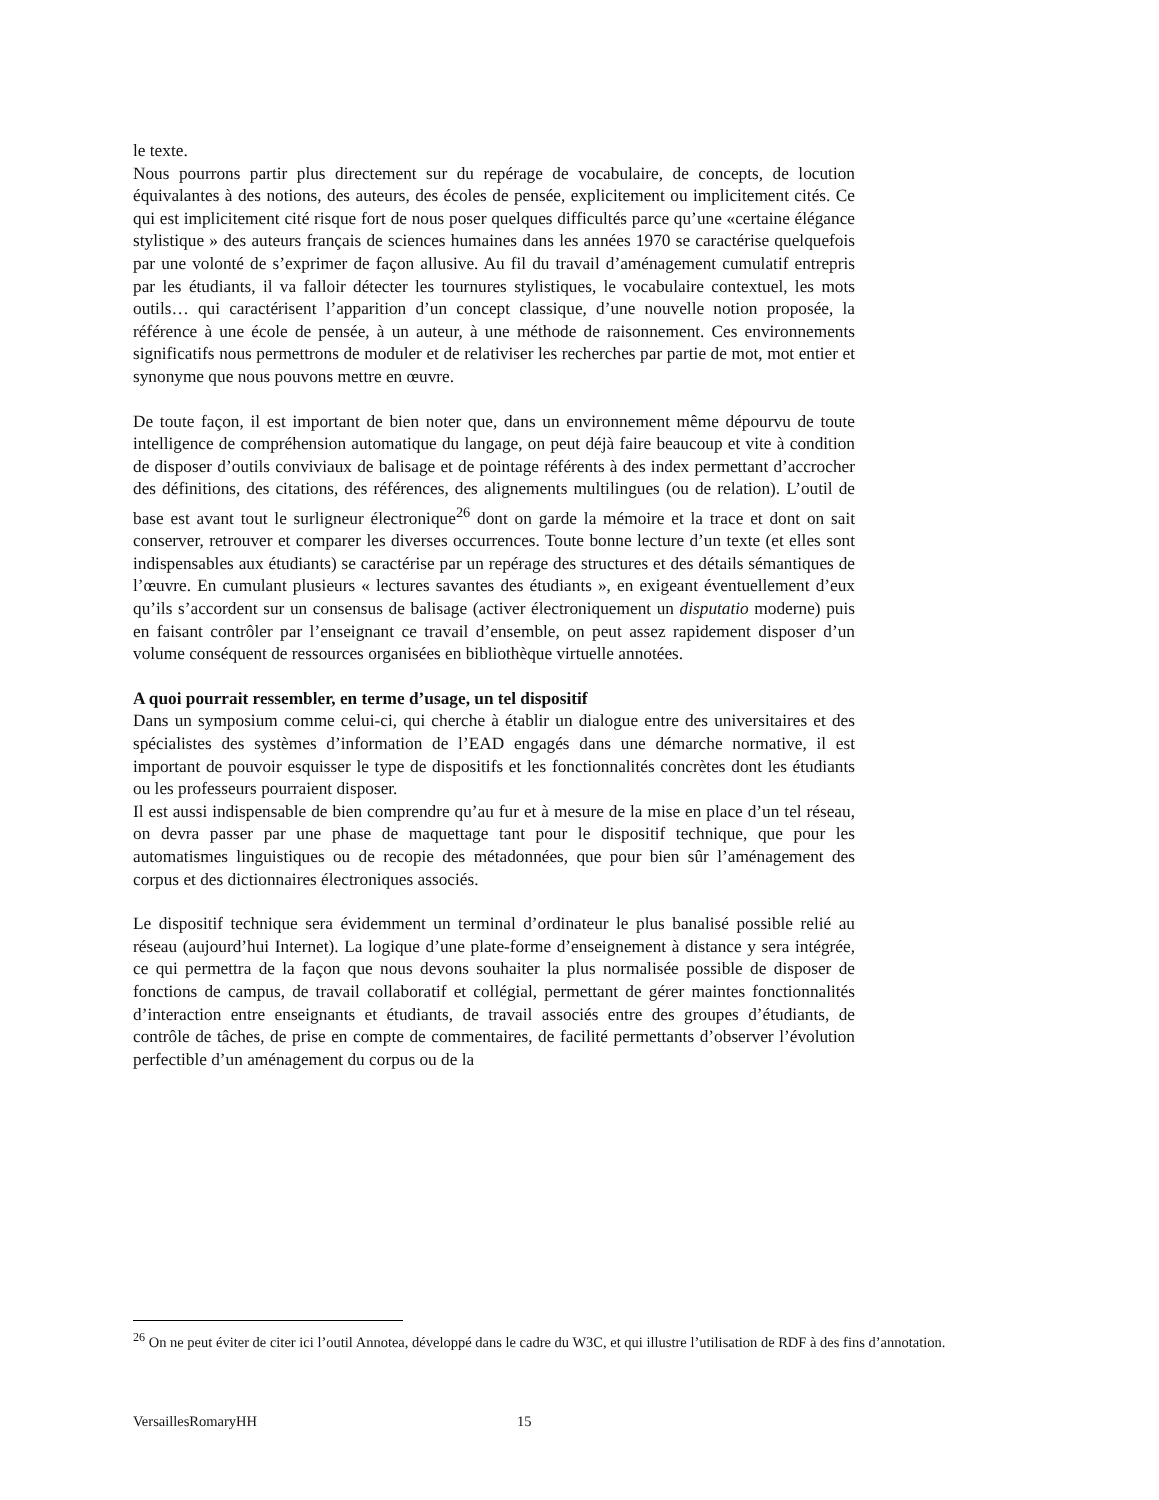le texte.
Nous pourrons partir plus directement sur du repérage de vocabulaire, de concepts, de locution équivalantes à des notions, des auteurs, des écoles de pensée, explicitement ou implicitement cités. Ce qui est implicitement cité risque fort de nous poser quelques difficultés parce qu’une «certaine élégance stylistique » des auteurs français de sciences humaines dans les années 1970 se caractérise quelquefois par une volonté de s’exprimer de façon allusive. Au fil du travail d’aménagement cumulatif entrepris par les étudiants, il va falloir détecter les tournures stylistiques, le vocabulaire contextuel, les mots outils… qui caractérisent l’apparition d’un concept classique, d’une nouvelle notion proposée, la référence à une école de pensée, à un auteur, à une méthode de raisonnement. Ces environnements significatifs nous permettrons de moduler et de relativiser les recherches par partie de mot, mot entier et synonyme que nous pouvons mettre en œuvre.
De toute façon, il est important de bien noter que, dans un environnement même dépourvu de toute intelligence de compréhension automatique du langage, on peut déjà faire beaucoup et vite à condition de disposer d’outils conviviaux de balisage et de pointage référents à des index permettant d’accrocher des définitions, des citations, des références, des alignements multilingues (ou de relation). L’outil de base est avant tout le surligneur électronique<sup>26</sup> dont on garde la mémoire et la trace et dont on sait conserver, retrouver et comparer les diverses occurrences. Toute bonne lecture d’un texte (et elles sont indispensables aux étudiants) se caractérise par un repérage des structures et des détails sémantiques de l’œuvre. En cumulant plusieurs « lectures savantes des étudiants », en exigeant éventuellement d’eux qu’ils s’accordent sur un consensus de balisage (activer électroniquement un disputatio moderne) puis en faisant contrôler par l’enseignant ce travail d’ensemble, on peut assez rapidement disposer d’un volume conséquent de ressources organisées en bibliothèque virtuelle annotées.
A quoi pourrait ressembler, en terme d’usage, un tel dispositif
Dans un symposium comme celui-ci, qui cherche à établir un dialogue entre des universitaires et des spécialistes des systèmes d’information de l’EAD engagés dans une démarche normative, il est important de pouvoir esquisser le type de dispositifs et les fonctionnalités concrètes dont les étudiants ou les professeurs pourraient disposer.
Il est aussi indispensable de bien comprendre qu’au fur et à mesure de la mise en place d’un tel réseau, on devra passer par une phase de maquettage tant pour le dispositif technique, que pour les automatismes linguistiques ou de recopie des métadonnées, que pour bien sûr l’aménagement des corpus et des dictionnaires électroniques associés.
Le dispositif technique sera évidemment un terminal d’ordinateur le plus banalisé possible relié au réseau (aujourd’hui Internet). La logique d’une plate-forme d’enseignement à distance y sera intégrée, ce qui permettra de la façon que nous devons souhaiter la plus normalisée possible de disposer de fonctions de campus, de travail collaboratif et collégial, permettant de gérer maintes fonctionnalités d’interaction entre enseignants et étudiants, de travail associés entre des groupes d’étudiants, de contrôle de tâches, de prise en compte de commentaires, de facilité permettants d’observer l’évolution perfectible d’un aménagement du corpus ou de la
<sup>26</sup> On ne peut éviter de citer ici l’outil Annotea, développé dans le cadre du W3C, et qui illustre l’utilisation de RDF à des fins d’annotation.
VersaillesRomaryHH 15